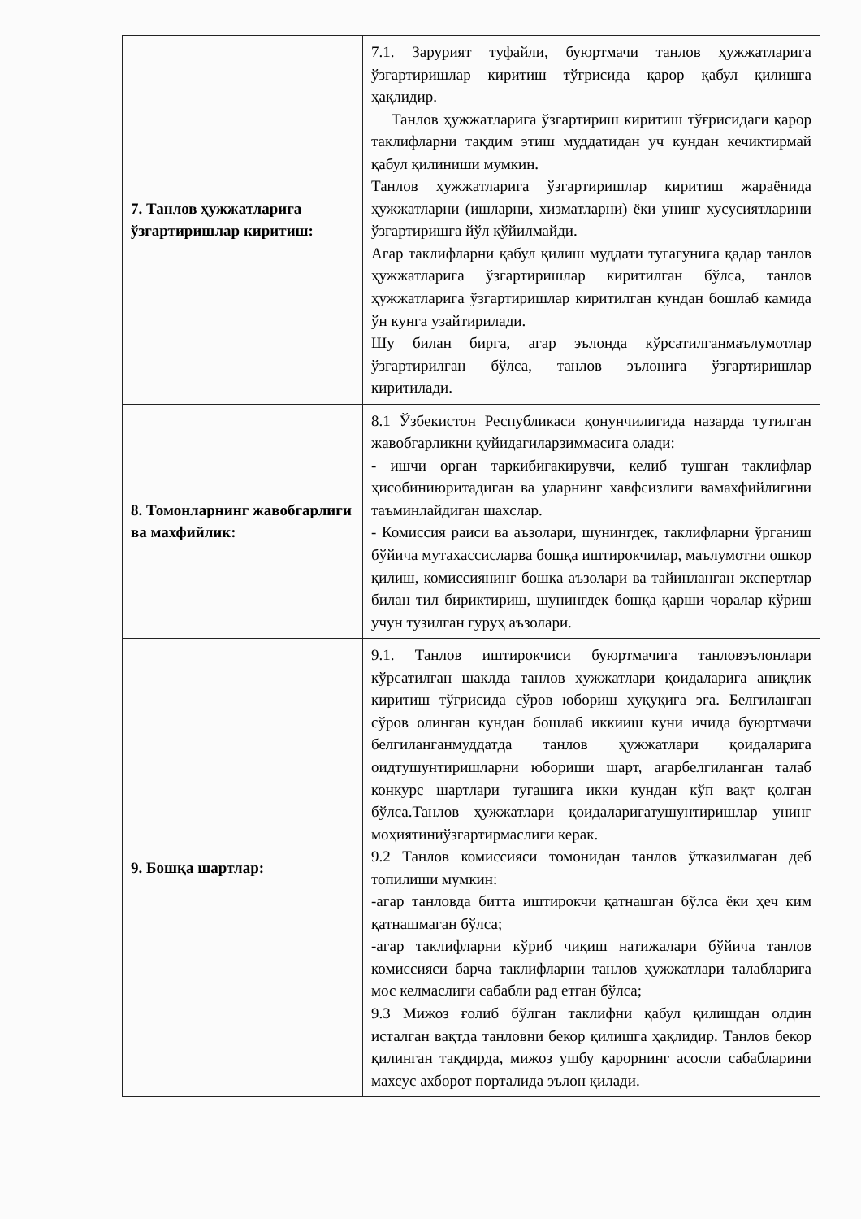| 7. Танлов ҳужжатларига ўзгартиришлар киритиш: | 7.1. Зарурият туфайли, буюртмачи танлов ҳужжатларига ўзгартиришлар киритиш тўғрисида қарор қабул қилишга ҳақлидир. Танлов ҳужжатларига ўзгартириш киритиш тўғрисидаги қарор таклифларни тақдим этиш муддатидан уч кундан кечиктирмай қабул қилиниши мумкин. Танлов ҳужжатларига ўзгартиришлар киритиш жараёнида ҳужжатларни (ишларни, хизматларни) ёки унинг хусусиятларини ўзгартиришга йўл қўйилмайди. Агар таклифларни қабул қилиш муддати тугагунига қадар танлов ҳужжатларига ўзгартиришлар киритилган бўлса, танлов ҳужжатларига ўзгартиришлар киритилган кундан бошлаб камида ўн кунга узайтирилади. Шу билан бирга, агар эълонда кўрсатилганмаълумотлар ўзгартирилган бўлса, танлов эълонига ўзгартиришлар киритилади. |
| 8. Томонларнинг жавобгарлиги ва махфийлик: | 8.1 Ўзбекистон Республикаси қонунчилигида назарда тутилган жавобгарликни қуйидагиларзиммасига олади: - ишчи орган таркибигакирувчи, келиб тушган таклифлар ҳисобиниюритадиган ва уларнинг хавфсизлиги вамахфийлигини таъминлайдиган шахслар. - Комиссия раиси ва аъзолари, шунингдек, таклифларни ўрганиш бўйича мутахассисларва бошқа иштирокчилар, маълумотни ошкор қилиш, комиссиянинг бошқа аъзолари ва тайинланган экспертлар билан тил бириктириш, шунингдек бошқа қарши чоралар кўриш учун тузилган гуруҳ аъзолари. |
| 9. Бошқа шартлар: | 9.1. Танлов иштирокчиси буюртмачига танловэълонлари кўрсатилган шаклда танлов ҳужжатлари қоидаларига аниқлик киритиш тўғрисида сўров юбориш ҳуқуқига эга. Белгиланган сўров олинган кундан бошлаб иккииш куни ичида буюртмачи белгиланганмуддатда танлов ҳужжатлари қоидаларига оидтушунтиришларни юбориши шарт, агарбелгиланган талаб конкурс шартлари тугашига икки кундан кўп вақт қолган бўлса.Танлов ҳужжатлари қоидаларигатушунтиришлар унинг моҳиятиниўзгартирмаслиги керак. 9.2 Танлов комиссияси томонидан танлов ўтказилмаган деб топилиши мумкин: -агар танловда битта иштирокчи қатнашган бўлса ёки ҳеч ким қатнашмаган бўлса; -агар таклифларни кўриб чиқиш натижалари бўйича танлов комиссияси барча таклифларни танлов ҳужжатлари талабларига мос келмаслиги сабабли рад етган бўлса; 9.3 Мижоз ғолиб бўлган таклифни қабул қилишдан олдин исталган вақтда танловни бекор қилишга ҳақлидир. Танлов бекор қилинган тақдирда, мижоз ушбу қарорнинг асосли сабабларини махсус ахборот порталида эълон қилади. |